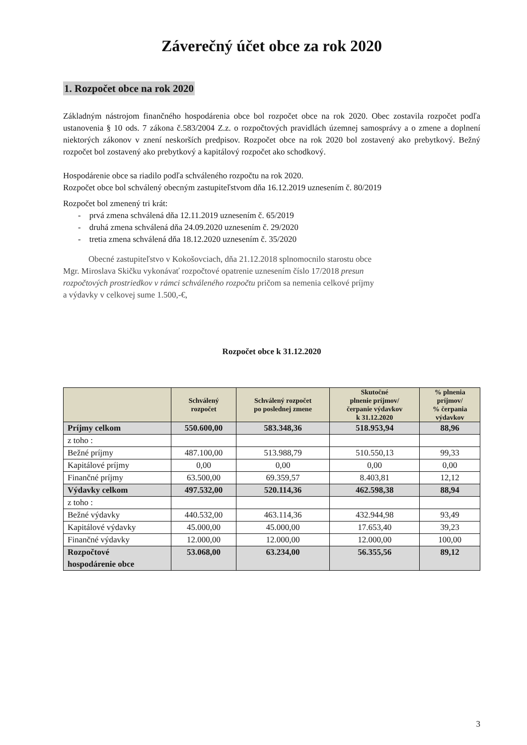Záverečný účet obce za rok 2020
1. Rozpočet obce na rok 2020
Základným nástrojom finančného hospodárenia obce bol rozpočet obce na rok 2020. Obec zostavila rozpočet podľa ustanovenia § 10 ods. 7 zákona č.583/2004 Z.z. o rozpočtových pravidlách územnej samosprávy a o zmene a doplnení niektorých zákonov v znení neskorších predpisov. Rozpočet obce na rok 2020 bol zostavený ako prebytkový. Bežný rozpočet bol zostavený ako prebytkový a kapitálový rozpočet ako schodkový.
Hospodárenie obce sa riadilo podľa schváleného rozpočtu na rok 2020.
Rozpočet obce bol schválený obecným zastupiteľstvom dňa 16.12.2019 uznesením č. 80/2019
Rozpočet bol zmenený tri krát:
- prvá zmena schválená dňa 12.11.2019 uznesením č. 65/2019
- druhá zmena schválená dňa 24.09.2020 uznesením č. 29/2020
- tretia zmena schválená dňa 18.12.2020 uznesením č. 35/2020
Obecné zastupiteľstvo v Kokošovciach, dňa 21.12.2018 splnomocnilo starostu obce
Mgr. Miroslava Skičku vykonávať rozpočtové opatrenie uznesením číslo 17/2018 presun
rozpočtových prostriedkov v rámci schváleného rozpočtu pričom sa nemenia celkové príjmy
a výdavky v celkovej sume 1.500,-€,
Rozpočet obce k 31.12.2020
| | Schválený rozpočet | Schválený rozpočet po poslednej zmene | Skutočné plnenie príjmov/ čerpanie výdavkov k 31.12.2020 | % plnenia príjmov/ % čerpania výdavkov |
| --- | --- | --- | --- | --- |
| Príjmy celkom | 550.600,00 | 583.348,36 | 518.953,94 | 88,96 |
| z toho : | | | | |
| Bežné príjmy | 487.100,00 | 513.988,79 | 510.550,13 | 99,33 |
| Kapitálové príjmy | 0,00 | 0,00 | 0,00 | 0,00 |
| Finančné príjmy | 63.500,00 | 69.359,57 | 8.403,81 | 12,12 |
| Výdavky celkom | 497.532,00 | 520.114,36 | 462.598,38 | 88,94 |
| z toho : | | | | |
| Bežné výdavky | 440.532,00 | 463.114,36 | 432.944,98 | 93,49 |
| Kapitálové výdavky | 45.000,00 | 45.000,00 | 17.653,40 | 39,23 |
| Finančné výdavky | 12.000,00 | 12.000,00 | 12.000,00 | 100,00 |
| Rozpočtové hospodárenie obce | 53.068,00 | 63.234,00 | 56.355,56 | 89,12 |
3